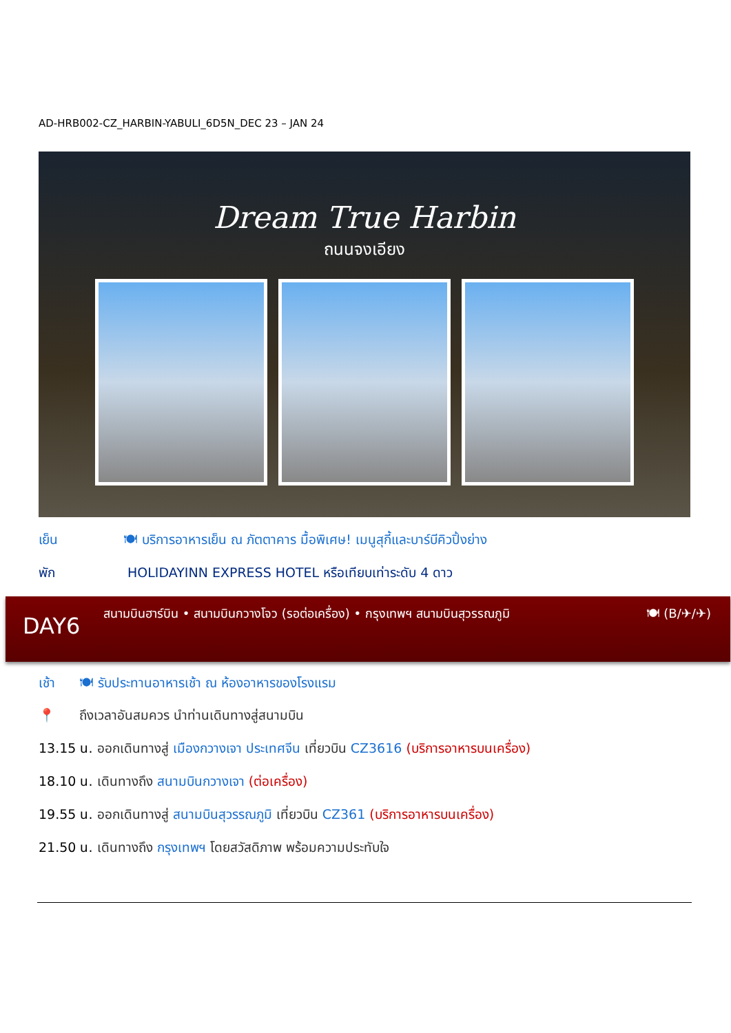AD-HRB002-CZ_HARBIN-YABULI_6D5N_DEC 23 – JAN 24
Dream True Harbin
ถนนจงเอียง
เย็น 🍽 บริการอาหารเย็น ณ ภัตตาคาร มื้อพิเศษ! เมนูสุกี้และบาร์บีคิวปิ้งย่าง
พัก HOLIDAYINN EXPRESS HOTEL หรือเทียบเท่าระดับ 4 ดาว
DAY6
สนามบินฮาร์บิน • สนามบินกวางโจว (รอต่อเครื่อง) • กรุงเทพฯ สนามบินสุวรรณภูมิ
🍽 (B/✈/✈)
เช้า 🍽 รับประทานอาหารเช้า ณ ห้องอาหารของโรงแรม
📍 ถึงเวลาอันสมควร นำท่านเดินทางสู่สนามบิน
13.15 น. ออกเดินทางสู่ เมืองกวางเจา ประเทศจีน เที่ยวบิน CZ3616 (บริการอาหารบนเครื่อง)
18.10 น. เดินทางถึง สนามบินกวางเจา (ต่อเครื่อง)
19.55 น. ออกเดินทางสู่ สนามบินสุวรรณภูมิ เที่ยวบิน CZ361 (บริการอาหารบนเครื่อง)
21.50 น. เดินทางถึง กรุงเทพฯ โดยสวัสดิภาพ พร้อมความประทับใจ